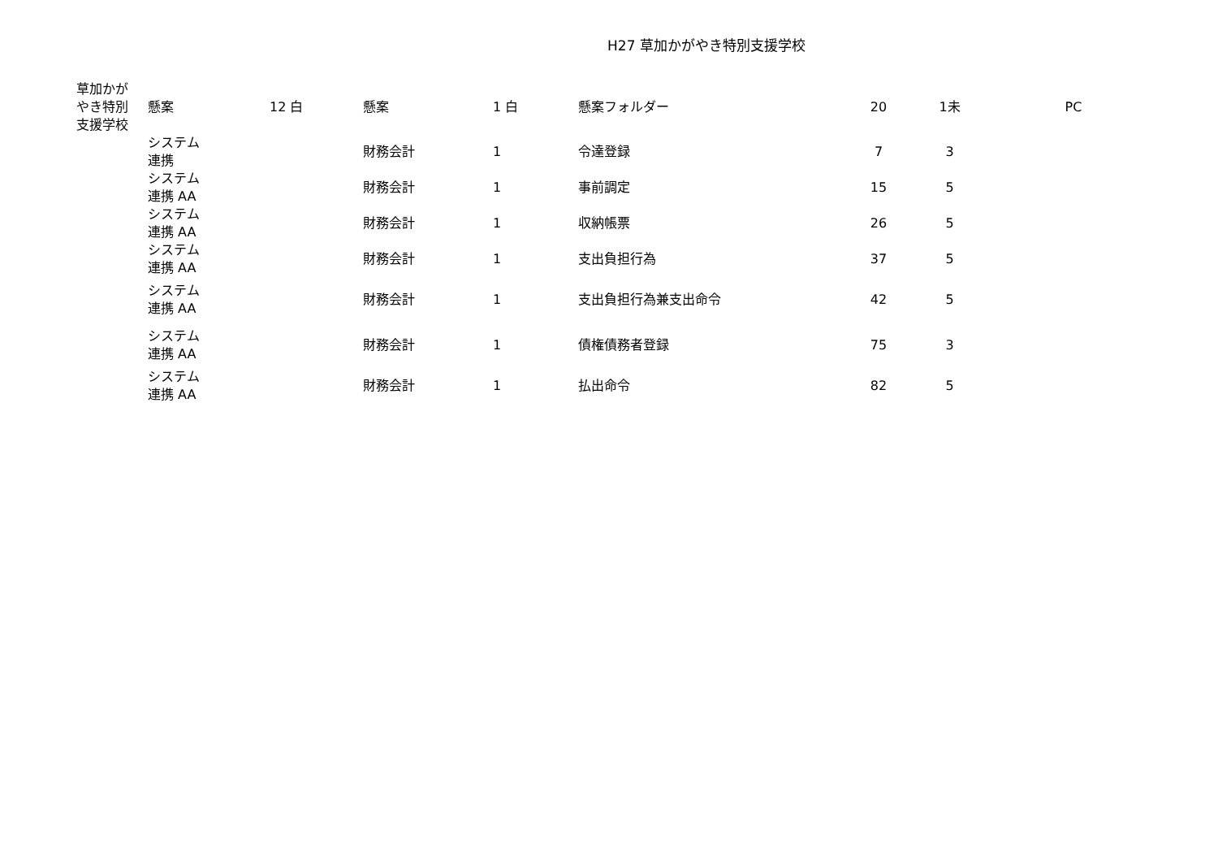H27 草加かがやき特別支援学校
| 草加かが やき特別 支援学校 | 懸案 | 12 白 | 懸案 | 1 白 | 懸案フォルダー | 20 | 1未 | PC |
| | システム 連携 | | 財務会計 | 1 | 令達登録 | 7 | 3 | |
| | システム 連携 AA | | 財務会計 | 1 | 事前調定 | 15 | 5 | |
| | システム 連携 AA | | 財務会計 | 1 | 収納帳票 | 26 | 5 | |
| | システム 連携 AA | | 財務会計 | 1 | 支出負担行為 | 37 | 5 | |
| | システム 連携 AA | | 財務会計 | 1 | 支出負担行為兼支出命令 | 42 | 5 | |
| | システム 連携 AA | | 財務会計 | 1 | 債権債務者登録 | 75 | 3 | |
| | システム 連携 AA | | 財務会計 | 1 | 払出命令 | 82 | 5 | |